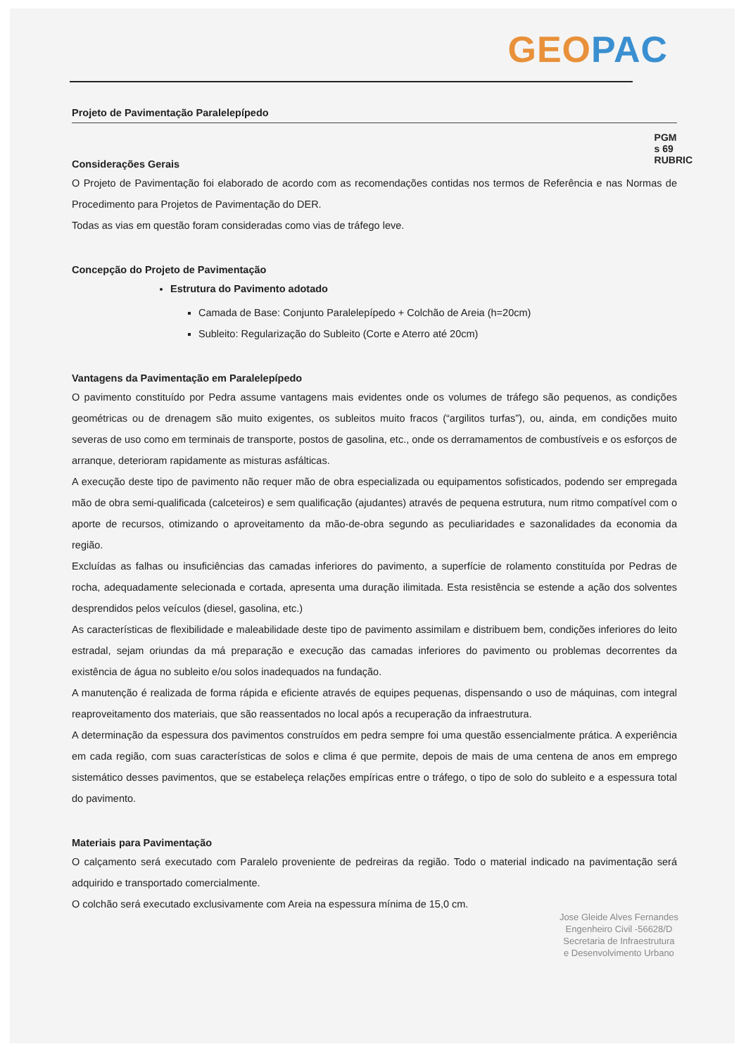GEO PAC
PGM
s 69
RUBRIC
Projeto de Pavimentação Paralelepípedo
Considerações Gerais
O Projeto de Pavimentação foi elaborado de acordo com as recomendações contidas nos termos de Referência e nas Normas de Procedimento para Projetos de Pavimentação do DER.
Todas as vias em questão foram consideradas como vias de tráfego leve.
Concepção do Projeto de Pavimentação
Estrutura do Pavimento adotado
Camada de Base: Conjunto Paralelepípedo + Colchão de Areia (h=20cm)
Subleito: Regularização do Subleito (Corte e Aterro até 20cm)
Vantagens da Pavimentação em Paralelepípedo
O pavimento constituído por Pedra assume vantagens mais evidentes onde os volumes de tráfego são pequenos, as condições geométricas ou de drenagem são muito exigentes, os subleitos muito fracos (“argilitos turfas”), ou, ainda, em condições muito severas de uso como em terminais de transporte, postos de gasolina, etc., onde os derramamentos de combustíveis e os esforços de arranque, deterioram rapidamente as misturas asfálticas.
A execução deste tipo de pavimento não requer mão de obra especializada ou equipamentos sofisticados, podendo ser empregada mão de obra semi-qualificada (calceteiros) e sem qualificação (ajudantes) através de pequena estrutura, num ritmo compatível com o aporte de recursos, otimizando o aproveitamento da mão-de-obra segundo as peculiaridades e sazonalidades da economia da região.
Excluídas as falhas ou insuficiências das camadas inferiores do pavimento, a superfície de rolamento constituída por Pedras de rocha, adequadamente selecionada e cortada, apresenta uma duração ilimitada. Esta resistência se estende a ação dos solventes desprendidos pelos veículos (diesel, gasolina, etc.)
As características de flexibilidade e maleabilidade deste tipo de pavimento assimilam e distribuem bem, condições inferiores do leito estradal, sejam oriundas da má preparação e execução das camadas inferiores do pavimento ou problemas decorrentes da existência de água no subleito e/ou solos inadequados na fundação.
A manutenção é realizada de forma rápida e eficiente através de equipes pequenas, dispensando o uso de máquinas, com integral reaproveitamento dos materiais, que são reassentados no local após a recuperação da infraestrutura.
A determinação da espessura dos pavimentos construídos em pedra sempre foi uma questão essencialmente prática. A experiência em cada região, com suas características de solos e clima é que permite, depois de mais de uma centena de anos em emprego sistemático desses pavimentos, que se estabeleça relações empíricas entre o tráfego, o tipo de solo do subleito e a espessura total do pavimento.
Materiais para Pavimentação
O calçamento será executado com Paralelo proveniente de pedreiras da região. Todo o material indicado na pavimentação será adquirido e transportado comercialmente.
O colchão será executado exclusivamente com Areia na espessura mínima de 15,0 cm.
Jose Gleide Alves Fernandes
Engenheiro Civil -56628/D
Secretaria de Infraestrutura
e Desenvolvimento Urbano